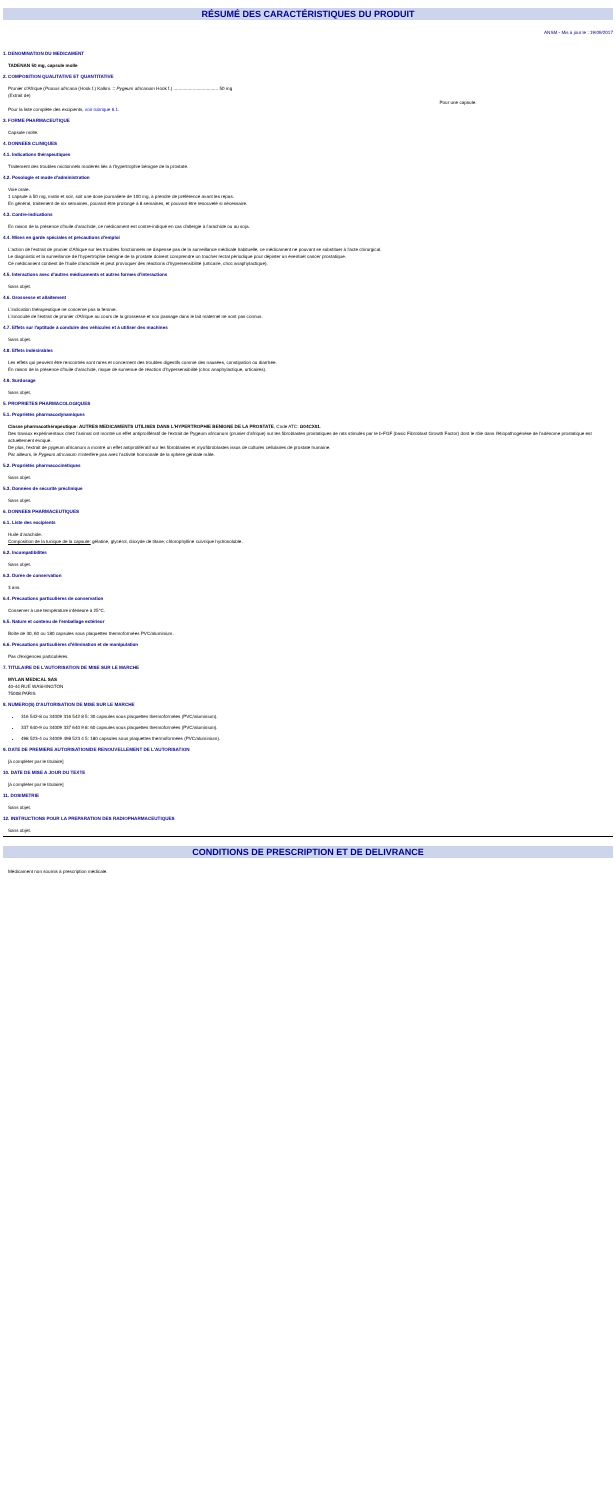RÉSUMÉ DES CARACTÉRISTIQUES DU PRODUIT
ANSM - Mis à jour le : 19/09/2017
1. DENOMINATION DU MEDICAMENT
TADENAN 50 mg, capsule molle
2. COMPOSITION QUALITATIVE ET QUANTITATIVE
Prunier d'Afrique (Prunus africana (Hook f.) Kalkm. = Pygeum africanum Hook f.) ................................... 50 mg
(Extrait de)
Pour une capsule.
Pour la liste complète des excipients, voir rubrique 6.1.
3. FORME PHARMACEUTIQUE
Capsule molle.
4. DONNEES CLINIQUES
4.1. Indications thérapeutiques
Traitement des troubles mictionnels modérés liés à l'hypertrophie bénigne de la prostate.
4.2. Posologie et mode d'administration
Voie orale.
1 capsule à 50 mg, matin et soir, soit une dose journalière de 100 mg, à prendre de préférence avant les repas.
En général, traitement de six semaines, pouvant être prolongé à 8 semaines, et pouvant être renouvelé si nécessaire.
4.3. Contre-indications
En raison de la présence d'huile d'arachide, ce médicament est contre-indiqué en cas d'allergie à l'arachide ou au soja.
4.4. Mises en garde spéciales et précautions d'emploi
L'action de l'extrait de prunier d'Afrique sur les troubles fonctionnels ne dispense pas de la surveillance médicale habituelle, ce médicament ne pouvant se substituer à l'acte chirurgical.
Le diagnostic et la surveillance de l'hypertrophie bénigne de la prostate doivent comprendre un toucher rectal périodique pour dépister un éventuel cancer prostatique.
Ce médicament contient de l'huile d'arachide et peut provoquer des réactions d'hypersensibilité (urticaire, choc anaphylactique).
4.5. Interactions avec d'autres médicaments et autres formes d'interactions
Sans objet.
4.6. Grossesse et allaitement
L'indication thérapeutique ne concerne pas la femme.
L'innocuité de l'extrait de prunier d'Afrique au cours de la grossesse et son passage dans le lait maternel ne sont pas connus.
4.7. Effets sur l'aptitude à conduire des véhicules et à utiliser des machines
Sans objet.
4.8. Effets indésirables
Les effets qui peuvent être rencontrés sont rares et concernent des troubles digestifs comme des nausées, constipation ou diarrhée.
En raison de la présence d'huile d'arachide, risque de survenue de réaction d'hypersensibilité (choc anaphylactique, urticaires).
4.9. Surdosage
Sans objet.
5. PROPRIETES PHARMACOLOGIQUES
5.1. Propriétés pharmacodynamiques
Classe pharmacothérapeutique: AUTRES MEDICAMENTS UTILISES DANS L'HYPERTROPHIE BENIGNE DE LA PROSTATE, Code ATC: G04CX01.
Des travaux expérimentaux chez l'animal ont montré un effet antiprolifératif de l'extrait de Pygeum africanum (prunier d'afrique) sur les fibroblastes prostatiques de rats stimulés par le b-FGF (basic Fibroblast Growth Factor) dont le rôle dans l'étiopathogénèse de l'adénome prostatique est actuellement évoqué.
De plus, l'extrait de pygeum africanum a montré un effet antiprolifératif sur les fibroblastes et myofibroblastes issus de cultures cellulaires de prostate humaine.
Par ailleurs, le Pygeum africanum n'interfère pas avec l'activité hormonale de la sphère génitale mâle.
5.2. Propriétés pharmacocinétiques
Sans objet.
5.3. Données de sécurité préclinique
Sans objet.
6. DONNEES PHARMACEUTIQUES
6.1. Liste des excipients
Huile d'arachide.
Composition de la tunique de la capsule: gélatine, glycérol, dioxyde de titane, chlorophylline cuivrique hydrosoluble.
6.2. Incompatibilités
Sans objet.
6.3. Durée de conservation
3 ans.
6.4. Précautions particulières de conservation
Conserver à une température inférieure à 25°C.
6.5. Nature et contenu de l'emballage extérieur
Boîte de 30, 60 ou 180 capsules sous plaquettes thermoformées PVC/aluminium.
6.6. Précautions particulières d'élimination et de manipulation
Pas d'exigences particulières.
7. TITULAIRE DE L'AUTORISATION DE MISE SUR LE MARCHE
MYLAN MEDICAL SAS
40-44 RUE WASHINGTON
75008 PARIS
8. NUMERO(S) D'AUTORISATION DE MISE SUR LE MARCHE
316 542-8 ou 34009 316 542 8 5: 30 capsules sous plaquettes thermoformées (PVC/aluminium).
337 640-9 ou 34009 337 640 9 8: 60 capsules sous plaquettes thermoformées (PVC/aluminium).
498 523-4 ou 34009 498 523 4 5: 180 capsules sous plaquettes thermoformées (PVC/aluminium).
9. DATE DE PREMIERE AUTORISATION/DE RENOUVELLEMENT DE L'AUTORISATION
[à compléter par le titulaire]
10. DATE DE MISE A JOUR DU TEXTE
[à compléter par le titulaire]
11. DOSIMETRIE
Sans objet.
12. INSTRUCTIONS POUR LA PREPARATION DES RADIOPHARMACEUTIQUES
Sans objet.
CONDITIONS DE PRESCRIPTION ET DE DELIVRANCE
Médicament non soumis à prescription médicale.